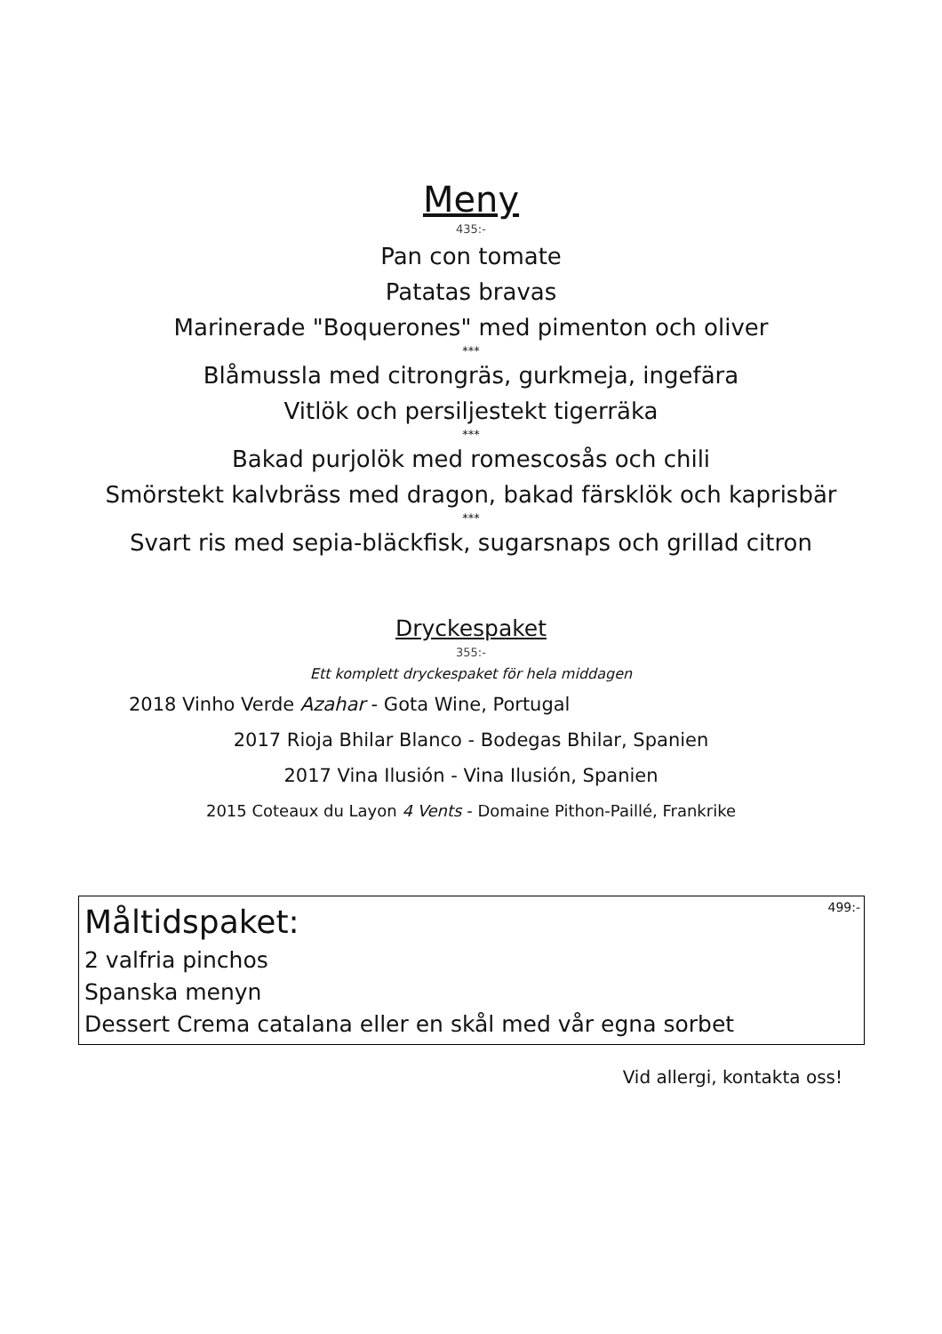Meny
435:-
Pan con tomate
Patatas bravas
Marinerade "Boquerones" med pimenton och oliver
***
Blåmussla med citrongräs, gurkmeja, ingefära
Vitlök och persiljestekt tigerräka
***
Bakad purjolök med romescosås och chili
Smörstekt kalvbräss med dragon, bakad färsklök och kaprisbär
***
Svart ris med sepia-bläckfisk, sugarsnaps och grillad citron
Dryckespaket
355:-
Ett komplett dryckespaket för hela middagen
2018 Vinho Verde Azahar - Gota Wine, Portugal
2017 Rioja Bhilar Blanco - Bodegas Bhilar, Spanien
2017 Vina Ilusión - Vina Ilusión, Spanien
2015 Coteaux du Layon 4 Vents - Domaine Pithon-Paillé, Frankrike
499:-
Måltidspaket:
2 valfria pinchos
Spanska menyn
Dessert Crema catalana eller en skål med vår egna sorbet
Vid allergi, kontakta oss!